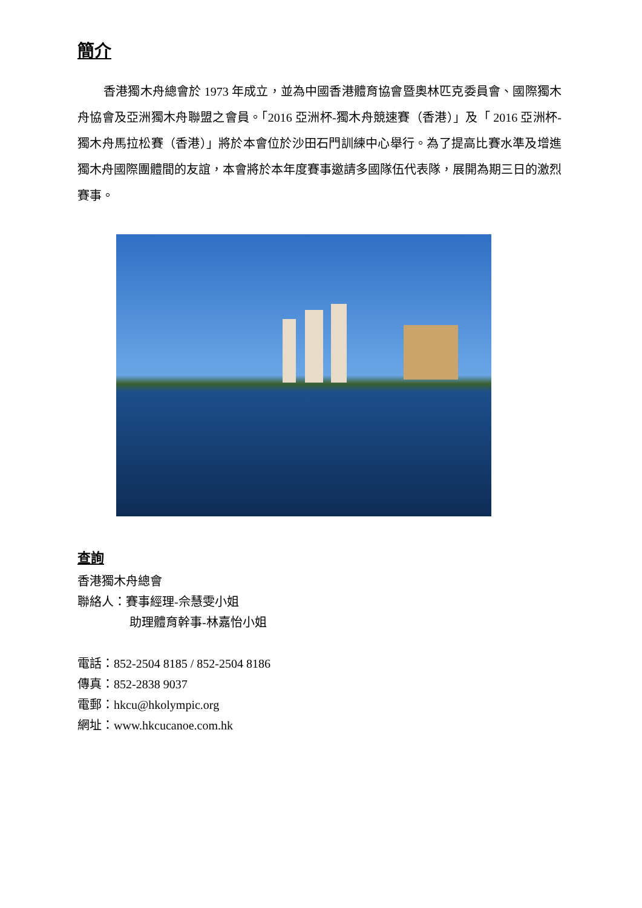簡介
香港獨木舟總會於 1973 年成立，並為中國香港體育協會暨奧林匹克委員會、國際獨木舟協會及亞洲獨木舟聯盟之會員。「2016 亞洲杯-獨木舟競速賽（香港）」及「 2016 亞洲杯-獨木舟馬拉松賽（香港）」將於本會位於沙田石門訓練中心舉行。為了提高比賽水準及增進獨木舟國際團體間的友誼，本會將於本年度賽事邀請多國隊伍代表隊，展開為期三日的激烈賽事。
查詢
香港獨木舟總會
聯絡人：賽事經理-佘慧雯小姐
助理體育幹事-林嘉怡小姐
電話：852-2504 8185 / 852-2504 8186
傳真：852-2838 9037
電郵：hkcu@hkolympic.org
網址：www.hkcucanoe.com.hk